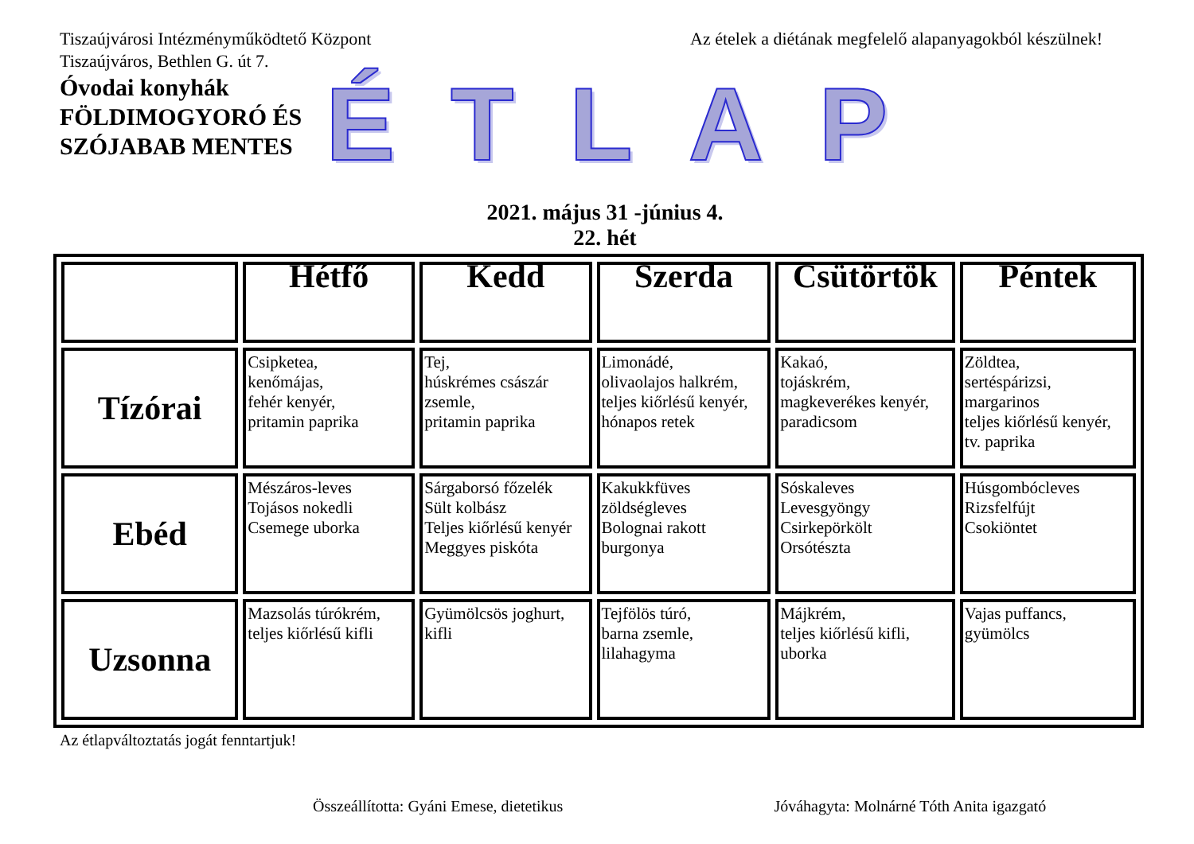Tiszaújvárosi Intézményműködtető Központ
Tiszaújváros, Bethlen G. út 7.
Az ételek a diétának megfelelő alapanyagokból készülnek!
Óvodai konyhák
FÖLDIMOGYORÓ ÉS
SZÓJABAB MENTES
ÉTLAP
2021. május 31 -június 4.
22. hét
| | Hétfő | Kedd | Szerda | Csütörtök | Péntek |
| --- | --- | --- | --- | --- | --- |
| Tízórai | Csipketea, kenőmájas, fehér kenyér, pritamin paprika | Tej, húskrémes császár zsemle, pritamin paprika | Limonádé, olivaolajos halkrém, teljes kiőrlésű kenyér, hónapos retek | Kakaó, tojáskrém, magkeverékes kenyér, paradicsom | Zöldtea, sertéspárizsi, margarinos teljes kiőrlésű kenyér, tv. paprika |
| Ebéd | Mészáros-leves Tojásos nokedli Csemege uborka | Sárgaborsó főzelék Sült kolbász Teljes kiőrlésű kenyér Meggyes piskóta | Kakukkfüves zöldségleves Bolognai rakott burgonya | Sóskaleves Levesgyöngy Csirkepörkölt Orsótészta | Húsgombócleves Rizsfelfújt Csokiöntet |
| Uzsonna | Mazsolás túrókrém, teljes kiőrlésű kifli | Gyümölcsös joghurt, kifli | Tejfölös túró, barna zsemle, lilahagyma | Májkrém, teljes kiőrlésű kifli, uborka | Vajas puffancs, gyümölcs |
Az étlapváltoztatás jogát fenntartjuk!
Összeállította: Gyáni Emese, dietetikus
Jóváhagyta: Molnárné Tóth Anita igazgató